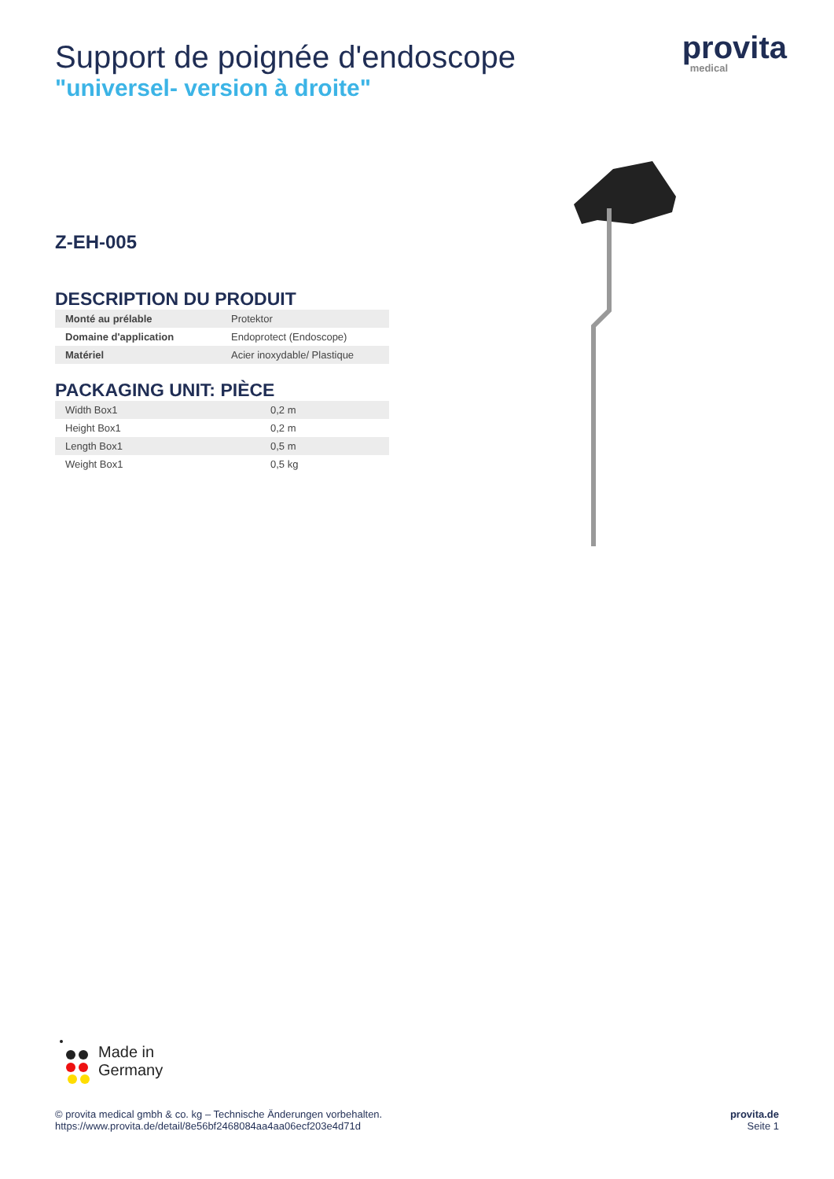provita
medical
Support de poignée d'endoscope
"universel- version à droite"
Z-EH-005
DESCRIPTION DU PRODUIT
| Monté au prélable | Protektor |
| Domaine d'application | Endoprotect (Endoscope) |
| Matériel | Acier inoxydable/ Plastique |
PACKAGING UNIT: PIÈCE
| Width Box1 | 0,2 m |
| Height Box1 | 0,2 m |
| Length Box1 | 0,5 m |
| Weight Box1 | 0,5 kg |
Made in
Germany
© provita medical gmbh & co. kg – Technische Änderungen vorbehalten.
https://www.provita.de/detail/8e56bf2468084aa4aa06ecf203e4d71d
provita.de
Seite 1